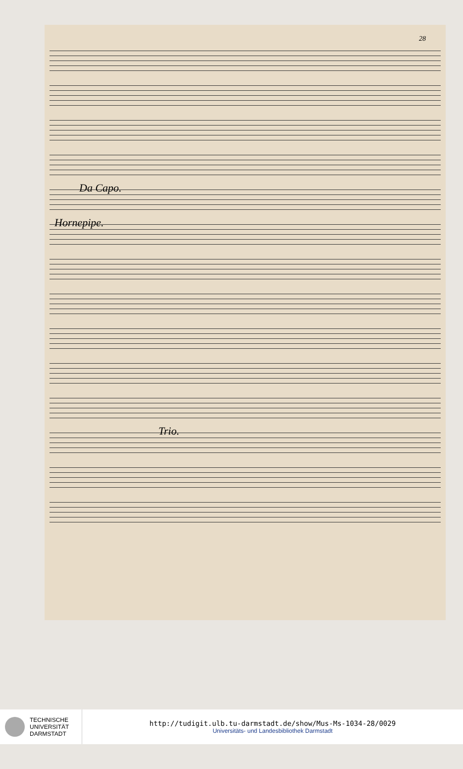28
Da Capo.
Hornepipe.
Trio.
TECHNISCHE
UNIVERSITÄT
DARMSTADT
http://tudigit.ulb.tu-darmstadt.de/show/Mus-Ms-1034-28/0029
Universitäts- und Landesbibliothek Darmstadt